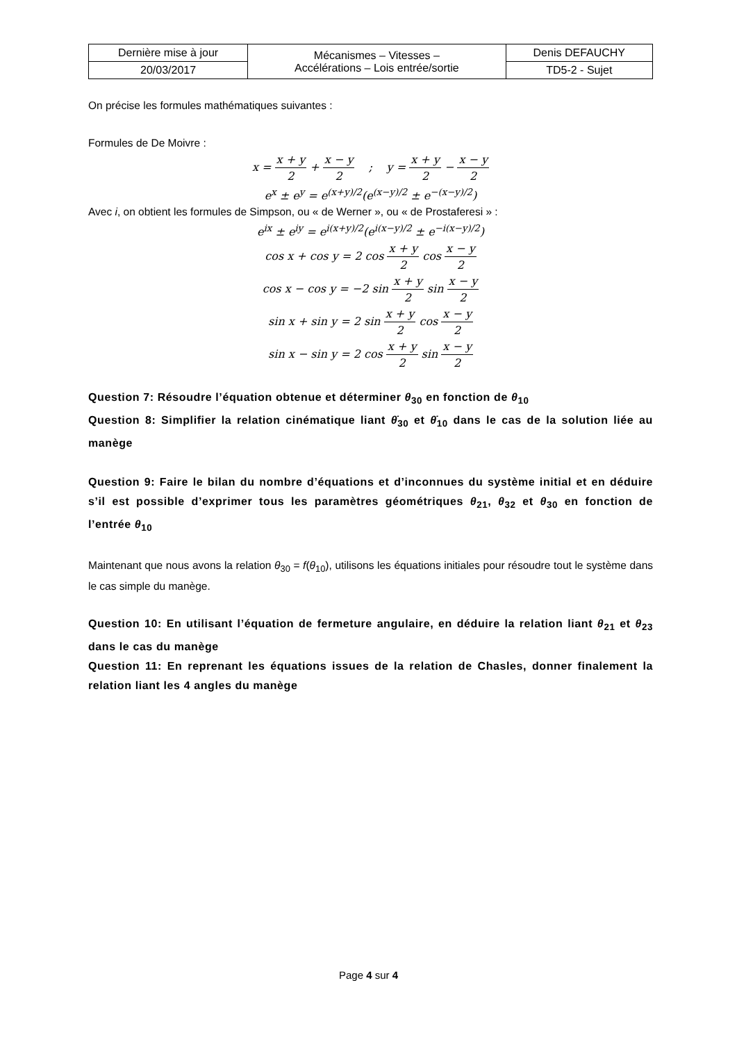| Dernière mise à jour | Mécanismes – Vitesses – Accélérations – Lois entrée/sortie | Denis DEFAUCHY |
| 20/03/2017 | | TD5-2 - Sujet |
On précise les formules mathématiques suivantes :
Formules de De Moivre :
x = x + y 2 + x − y 2 ; y = x + y 2 − x − y 2
e<sup>x</sup> ± e<sup>y</sup> = e<sup>(x+y)/2</sup>(e<sup>(x−y)/2</sup> ± e<sup>−(x−y)/2</sup>)
Avec i, on obtient les formules de Simpson, ou « de Werner », ou « de Prostaferesi » :
e<sup>ix</sup> ± e<sup>iy</sup> = e<sup>i(x+y)/2</sup>(e<sup>i(x−y)/2</sup> ± e<sup>−i(x−y)/2</sup>)
cos x + cos y = 2 cos x + y 2 cos x − y 2
cos x − cos y = −2 sin x + y 2 sin x − y 2
sin x + sin y = 2 sin x + y 2 cos x − y 2
sin x − sin y = 2 cos x + y 2 sin x − y 2
Question 7: Résoudre l’équation obtenue et déterminer θ<sub>30</sub> en fonction de θ<sub>10</sub>
Question 8: Simplifier la relation cinématique liant θ̇<sub>30</sub> et θ̇<sub>10</sub> dans le cas de la solution liée au manège
Question 9: Faire le bilan du nombre d’équations et d’inconnues du système initial et en déduire s’il est possible d’exprimer tous les paramètres géométriques θ<sub>21</sub>, θ<sub>32</sub> et θ<sub>30</sub> en fonction de l’entrée θ<sub>10</sub>
Maintenant que nous avons la relation θ<sub>30</sub> = f(θ<sub>10</sub>), utilisons les équations initiales pour résoudre tout le système dans le cas simple du manège.
Question 10: En utilisant l’équation de fermeture angulaire, en déduire la relation liant θ<sub>21</sub> et θ<sub>23</sub> dans le cas du manège
Question 11: En reprenant les équations issues de la relation de Chasles, donner finalement la relation liant les 4 angles du manège
Page 4 sur 4